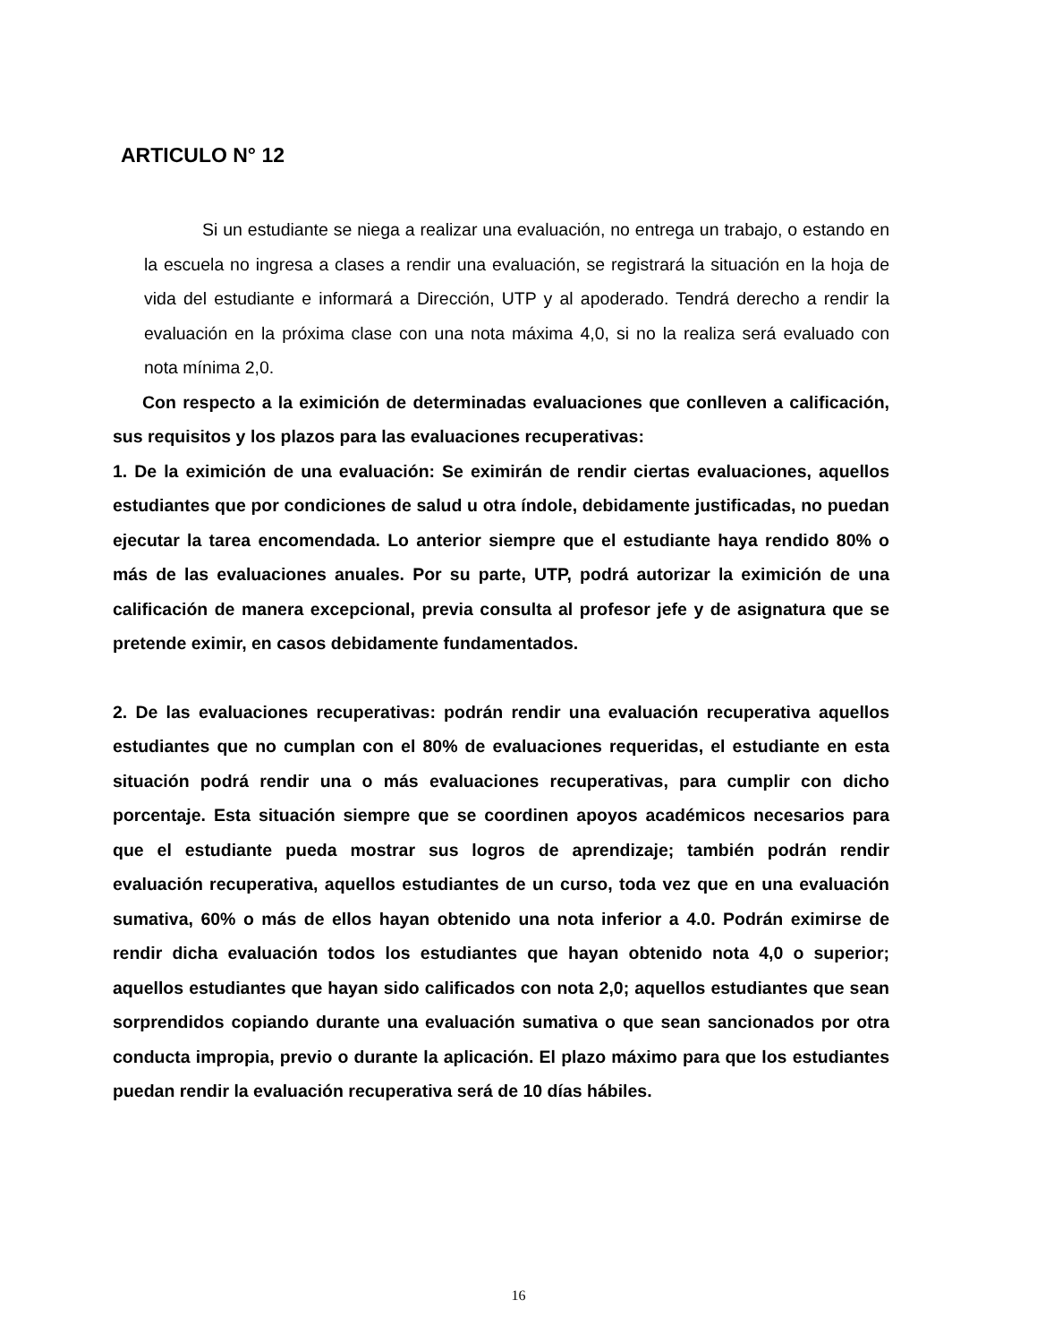ARTICULO N° 12
Si un estudiante se niega a realizar una evaluación, no entrega un trabajo, o estando en la escuela no ingresa a clases a rendir una evaluación, se registrará la situación en la hoja de vida del estudiante e informará a Dirección, UTP y al apoderado. Tendrá derecho a rendir la evaluación en la próxima clase con una nota máxima 4,0, si no la realiza será evaluado con nota mínima 2,0.
Con respecto a la eximición de determinadas evaluaciones que conlleven a calificación, sus requisitos y los plazos para las evaluaciones recuperativas:
1. De la eximición de una evaluación: Se eximirán de rendir ciertas evaluaciones, aquellos estudiantes que por condiciones de salud u otra índole, debidamente justificadas, no puedan ejecutar la tarea encomendada. Lo anterior siempre que el estudiante haya rendido 80% o más de las evaluaciones anuales. Por su parte, UTP, podrá autorizar la eximición de una calificación de manera excepcional, previa consulta al profesor jefe y de asignatura que se pretende eximir, en casos debidamente fundamentados.
2. De las evaluaciones recuperativas: podrán rendir una evaluación recuperativa aquellos estudiantes que no cumplan con el 80% de evaluaciones requeridas, el estudiante en esta situación podrá rendir una o más evaluaciones recuperativas, para cumplir con dicho porcentaje. Esta situación siempre que se coordinen apoyos académicos necesarios para que el estudiante pueda mostrar sus logros de aprendizaje; también podrán rendir evaluación recuperativa, aquellos estudiantes de un curso, toda vez que en una evaluación sumativa, 60% o más de ellos hayan obtenido una nota inferior a 4.0. Podrán eximirse de rendir dicha evaluación todos los estudiantes que hayan obtenido nota 4,0 o superior; aquellos estudiantes que hayan sido calificados con nota 2,0; aquellos estudiantes que sean sorprendidos copiando durante una evaluación sumativa o que sean sancionados por otra conducta impropia, previo o durante la aplicación. El plazo máximo para que los estudiantes puedan rendir la evaluación recuperativa será de 10 días hábiles.
16